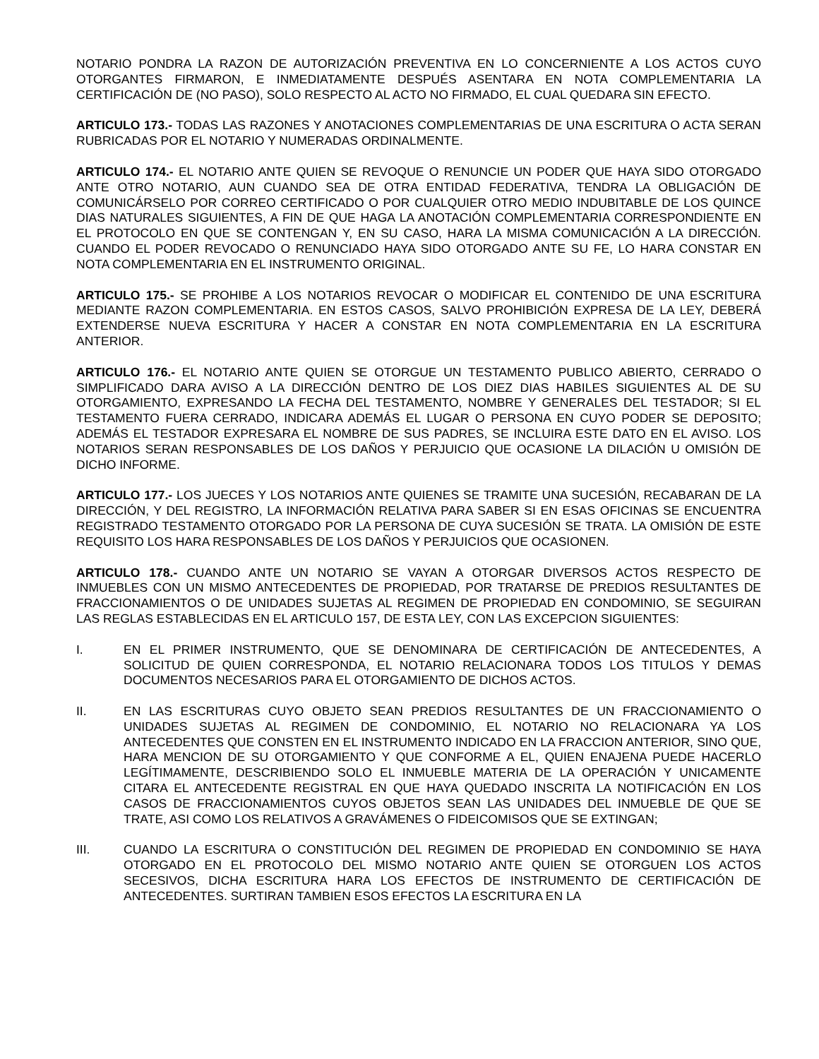NOTARIO PONDRA LA RAZON DE AUTORIZACIÓN PREVENTIVA EN LO CONCERNIENTE A LOS ACTOS CUYO OTORGANTES FIRMARON, E INMEDIATAMENTE DESPUÉS ASENTARA EN NOTA COMPLEMENTARIA LA CERTIFICACIÓN DE (NO PASO), SOLO RESPECTO AL ACTO NO FIRMADO, EL CUAL QUEDARA SIN EFECTO.
ARTICULO 173.- TODAS LAS RAZONES Y ANOTACIONES COMPLEMENTARIAS DE UNA ESCRITURA O ACTA SERAN RUBRICADAS POR EL NOTARIO Y NUMERADAS ORDINALMENTE.
ARTICULO 174.- EL NOTARIO ANTE QUIEN SE REVOQUE O RENUNCIE UN PODER QUE HAYA SIDO OTORGADO ANTE OTRO NOTARIO, AUN CUANDO SEA DE OTRA ENTIDAD FEDERATIVA, TENDRA LA OBLIGACIÓN DE COMUNICÁRSELO POR CORREO CERTIFICADO O POR CUALQUIER OTRO MEDIO INDUBITABLE DE LOS QUINCE DIAS NATURALES SIGUIENTES, A FIN DE QUE HAGA LA ANOTACIÓN COMPLEMENTARIA CORRESPONDIENTE EN EL PROTOCOLO EN QUE SE CONTENGAN Y, EN SU CASO, HARA LA MISMA COMUNICACIÓN A LA DIRECCIÓN. CUANDO EL PODER REVOCADO O RENUNCIADO HAYA SIDO OTORGADO ANTE SU FE, LO HARA CONSTAR EN NOTA COMPLEMENTARIA EN EL INSTRUMENTO ORIGINAL.
ARTICULO 175.- SE PROHIBE A LOS NOTARIOS REVOCAR O MODIFICAR EL CONTENIDO DE UNA ESCRITURA MEDIANTE RAZON COMPLEMENTARIA. EN ESTOS CASOS, SALVO PROHIBICIÓN EXPRESA DE LA LEY, DEBERÁ EXTENDERSE NUEVA ESCRITURA Y HACER A CONSTAR EN NOTA COMPLEMENTARIA EN LA ESCRITURA ANTERIOR.
ARTICULO 176.- EL NOTARIO ANTE QUIEN SE OTORGUE UN TESTAMENTO PUBLICO ABIERTO, CERRADO O SIMPLIFICADO DARA AVISO A LA DIRECCIÓN DENTRO DE LOS DIEZ DIAS HABILES SIGUIENTES AL DE SU OTORGAMIENTO, EXPRESANDO LA FECHA DEL TESTAMENTO, NOMBRE Y GENERALES DEL TESTADOR; SI EL TESTAMENTO FUERA CERRADO, INDICARA ADEMÁS EL LUGAR O PERSONA EN CUYO PODER SE DEPOSITO; ADEMÁS EL TESTADOR EXPRESARA EL NOMBRE DE SUS PADRES, SE INCLUIRA ESTE DATO EN EL AVISO. LOS NOTARIOS SERAN RESPONSABLES DE LOS DAÑOS Y PERJUICIO QUE OCASIONE LA DILACIÓN U OMISIÓN DE DICHO INFORME.
ARTICULO 177.- LOS JUECES Y LOS NOTARIOS ANTE QUIENES SE TRAMITE UNA SUCESIÓN, RECABARAN DE LA DIRECCIÓN, Y DEL REGISTRO, LA INFORMACIÓN RELATIVA PARA SABER SI EN ESAS OFICINAS SE ENCUENTRA REGISTRADO TESTAMENTO OTORGADO POR LA PERSONA DE CUYA SUCESIÓN SE TRATA. LA OMISIÓN DE ESTE REQUISITO LOS HARA RESPONSABLES DE LOS DAÑOS Y PERJUICIOS QUE OCASIONEN.
ARTICULO 178.- CUANDO ANTE UN NOTARIO SE VAYAN A OTORGAR DIVERSOS ACTOS RESPECTO DE INMUEBLES CON UN MISMO ANTECEDENTES DE PROPIEDAD, POR TRATARSE DE PREDIOS RESULTANTES DE FRACCIONAMIENTOS O DE UNIDADES SUJETAS AL REGIMEN DE PROPIEDAD EN CONDOMINIO, SE SEGUIRAN LAS REGLAS ESTABLECIDAS EN EL ARTICULO 157, DE ESTA LEY, CON LAS EXCEPCION SIGUIENTES:
I. EN EL PRIMER INSTRUMENTO, QUE SE DENOMINARA DE CERTIFICACIÓN DE ANTECEDENTES, A SOLICITUD DE QUIEN CORRESPONDA, EL NOTARIO RELACIONARA TODOS LOS TITULOS Y DEMAS DOCUMENTOS NECESARIOS PARA EL OTORGAMIENTO DE DICHOS ACTOS.
II. EN LAS ESCRITURAS CUYO OBJETO SEAN PREDIOS RESULTANTES DE UN FRACCIONAMIENTO O UNIDADES SUJETAS AL REGIMEN DE CONDOMINIO, EL NOTARIO NO RELACIONARA YA LOS ANTECEDENTES QUE CONSTEN EN EL INSTRUMENTO INDICADO EN LA FRACCION ANTERIOR, SINO QUE, HARA MENCION DE SU OTORGAMIENTO Y QUE CONFORME A EL, QUIEN ENAJENA PUEDE HACERLO LEGÍTIMAMENTE, DESCRIBIENDO SOLO EL INMUEBLE MATERIA DE LA OPERACIÓN Y UNICAMENTE CITARA EL ANTECEDENTE REGISTRAL EN QUE HAYA QUEDADO INSCRITA LA NOTIFICACIÓN EN LOS CASOS DE FRACCIONAMIENTOS CUYOS OBJETOS SEAN LAS UNIDADES DEL INMUEBLE DE QUE SE TRATE, ASI COMO LOS RELATIVOS A GRAVÁMENES O FIDEICOMISOS QUE SE EXTINGAN;
III. CUANDO LA ESCRITURA O CONSTITUCIÓN DEL REGIMEN DE PROPIEDAD EN CONDOMINIO SE HAYA OTORGADO EN EL PROTOCOLO DEL MISMO NOTARIO ANTE QUIEN SE OTORGUEN LOS ACTOS SECESIVOS, DICHA ESCRITURA HARA LOS EFECTOS DE INSTRUMENTO DE CERTIFICACIÓN DE ANTECEDENTES. SURTIRAN TAMBIEN ESOS EFECTOS LA ESCRITURA EN LA